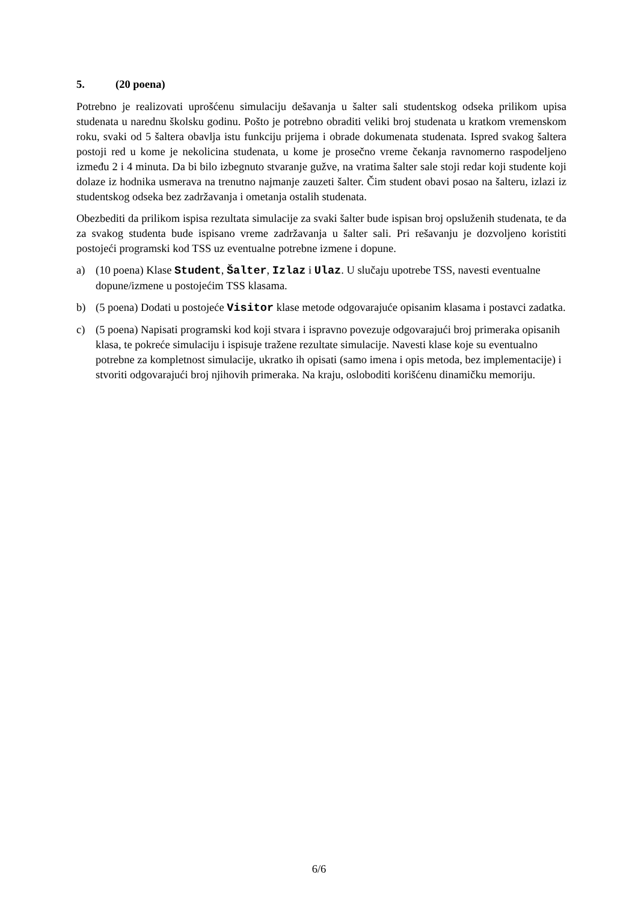5. (20 poena)
Potrebno je realizovati uprošćenu simulaciju dešavanja u šalter sali studentskog odseka prilikom upisa studenata u narednu školsku godinu. Pošto je potrebno obraditi veliki broj studenata u kratkom vremenskom roku, svaki od 5 šaltera obavlja istu funkciju prijema i obrade dokumenata studenata. Ispred svakog šaltera postoji red u kome je nekolicina studenata, u kome je prosečno vreme čekanja ravnomerno raspodeljeno između 2 i 4 minuta. Da bi bilo izbegnuto stvaranje gužve, na vratima šalter sale stoji redar koji studente koji dolaze iz hodnika usmerava na trenutno najmanje zauzeti šalter. Čim student obavi posao na šalteru, izlazi iz studentskog odseka bez zadržavanja i ometanja ostalih studenata.
Obezbediti da prilikom ispisa rezultata simulacije za svaki šalter bude ispisan broj opsluženih studenata, te da za svakog studenta bude ispisano vreme zadržavanja u šalter sali. Pri rešavanju je dozvoljeno koristiti postojeći programski kod TSS uz eventualne potrebne izmene i dopune.
a) (10 poena) Klase Student, Šalter, Izlaz i Ulaz. U slučaju upotrebe TSS, navesti eventualne dopune/izmene u postojećim TSS klasama.
b) (5 poena) Dodati u postojeće Visitor klase metode odgovarajuće opisanim klasama i postavci zadatka.
c) (5 poena) Napisati programski kod koji stvara i ispravno povezuje odgovarajući broj primeraka opisanih klasa, te pokreće simulaciju i ispisuje tražene rezultate simulacije. Navesti klase koje su eventualno potrebne za kompletnost simulacije, ukratko ih opisati (samo imena i opis metoda, bez implementacije) i stvoriti odgovarajući broj njihovih primeraka. Na kraju, osloboditi korišćenu dinamičku memoriju.
6/6